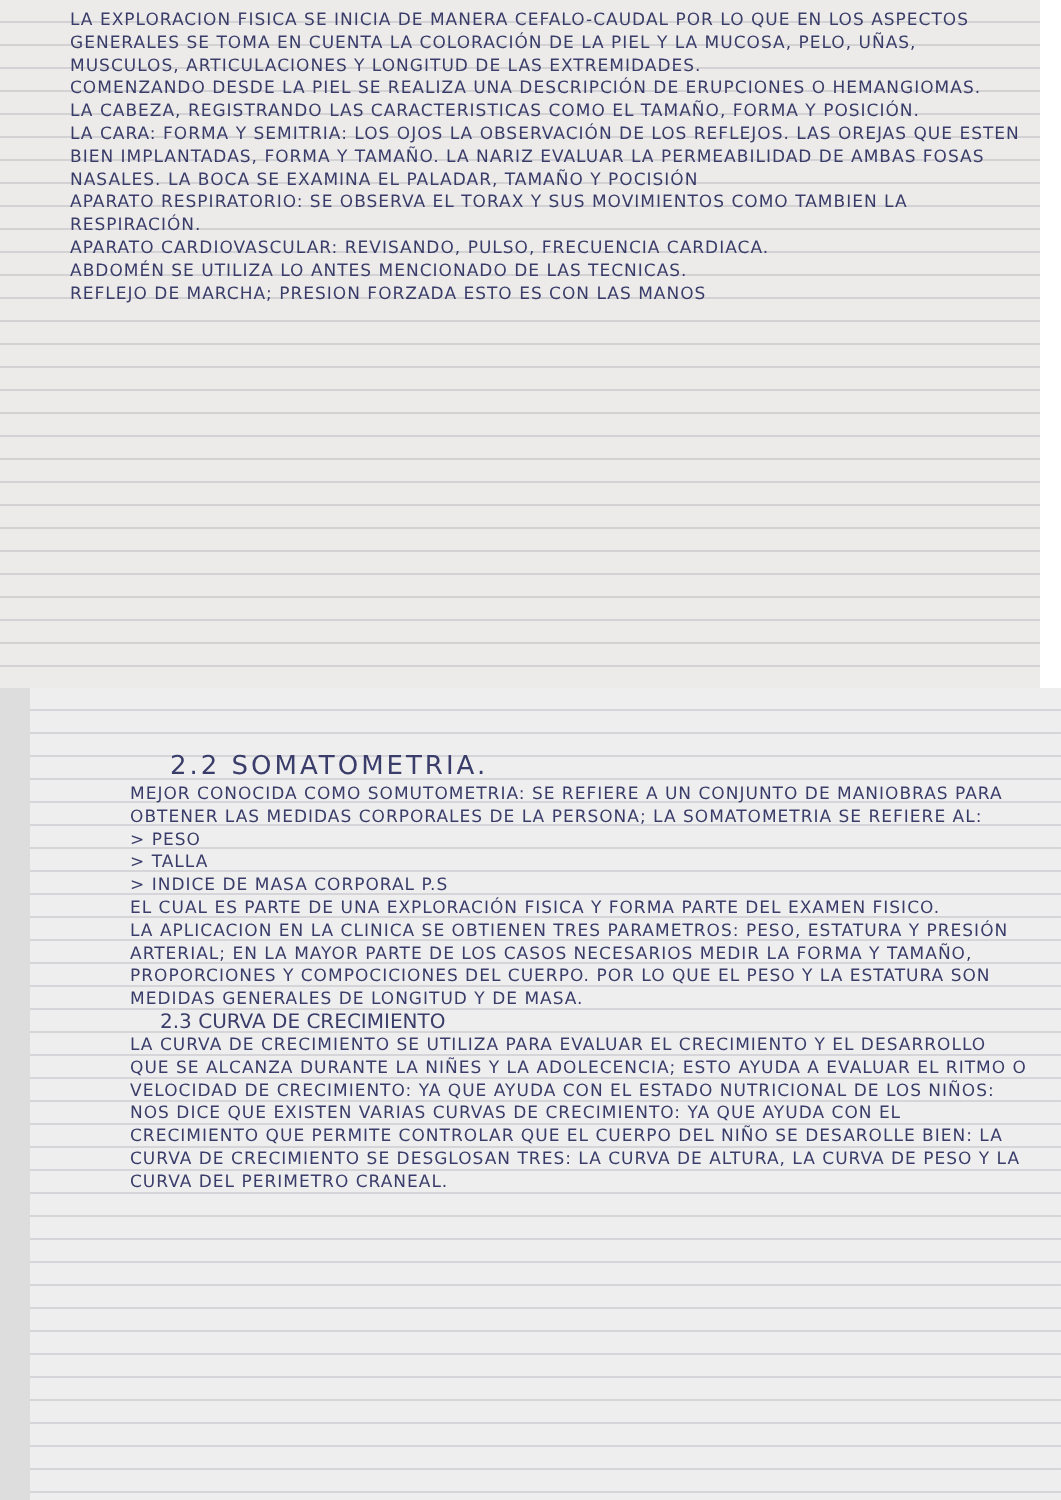LA EXPLORACION FISICA SE INICIA DE MANERA CEFALO-CAUDAL POR LO QUE EN LOS ASPECTOS GENERALES SE TOMA EN CUENTA LA COLORACIÓN DE LA PIEL Y LA MUCOSA, PELO, UÑAS, MUSCULOS, ARTICULACIONES Y LONGITUD DE LAS EXTREMIDADES.
COMENZANDO DESDE LA PIEL SE REALIZA UNA DESCRIPCIÓN DE ERUPCIONES O HEMANGIOMAS.
LA CABEZA, REGISTRANDO LAS CARACTERISTICAS COMO EL TAMAÑO, FORMA Y POSICIÓN.
LA CARA: FORMA Y SEMITRIA: LOS OJOS LA OBSERVACIÓN DE LOS REFLEJOS. LAS OREJAS QUE ESTEN BIEN IMPLANTADAS, FORMA Y TAMAÑO. LA NARIZ EVALUAR LA PERMEABILIDAD DE AMBAS FOSAS NASALES. LA BOCA SE EXAMINA EL PALADAR, TAMAÑO Y POCISIÓN
APARATO RESPIRATORIO: SE OBSERVA EL TORAX Y SUS MOVIMIENTOS COMO TAMBIEN LA RESPIRACIÓN.
APARATO CARDIOVASCULAR: REVISANDO, PULSO, FRECUENCIA CARDIACA.
ABDOMÉN SE UTILIZA LO ANTES MENCIONADO DE LAS TECNICAS.
REFLEJO DE MARCHA; PRESION FORZADA ESTO ES CON LAS MANOS
2.2 SOMATOMETRIA.
MEJOR CONOCIDA COMO SOMUTOMETRIA: SE REFIERE A UN CONJUNTO DE MANIOBRAS PARA OBTENER LAS MEDIDAS CORPORALES DE LA PERSONA; LA SOMATOMETRIA SE REFIERE AL:
> PESO
> TALLA
> INDICE DE MASA CORPORAL P.S
EL CUAL ES PARTE DE UNA EXPLORACIÓN FISICA Y FORMA PARTE DEL EXAMEN FISICO.
LA APLICACION EN LA CLINICA SE OBTIENEN TRES PARAMETROS: PESO, ESTATURA Y PRESIÓN ARTERIAL; EN LA MAYOR PARTE DE LOS CASOS NECESARIOS MEDIR LA FORMA Y TAMAÑO, PROPORCIONES Y COMPOCICIONES DEL CUERPO. POR LO QUE EL PESO Y LA ESTATURA SON MEDIDAS GENERALES DE LONGITUD Y DE MASA.
2.3 CURVA DE CRECIMIENTO
LA CURVA DE CRECIMIENTO SE UTILIZA PARA EVALUAR EL CRECIMIENTO Y EL DESARROLLO QUE SE ALCANZA DURANTE LA NIÑES Y LA ADOLECENCIA; ESTO AYUDA A EVALUAR EL RITMO O VELOCIDAD DE CRECIMIENTO: YA QUE AYUDA CON EL ESTADO NUTRICIONAL DE LOS NIÑOS: NOS DICE QUE EXISTEN VARIAS CURVAS DE CRECIMIENTO: YA QUE AYUDA CON EL CRECIMIENTO QUE PERMITE CONTROLAR QUE EL CUERPO DEL NIÑO SE DESAROLLE BIEN: LA CURVA DE CRECIMIENTO SE DESGLOSAN TRES: LA CURVA DE ALTURA, LA CURVA DE PESO Y LA CURVA DEL PERIMETRO CRANEAL.